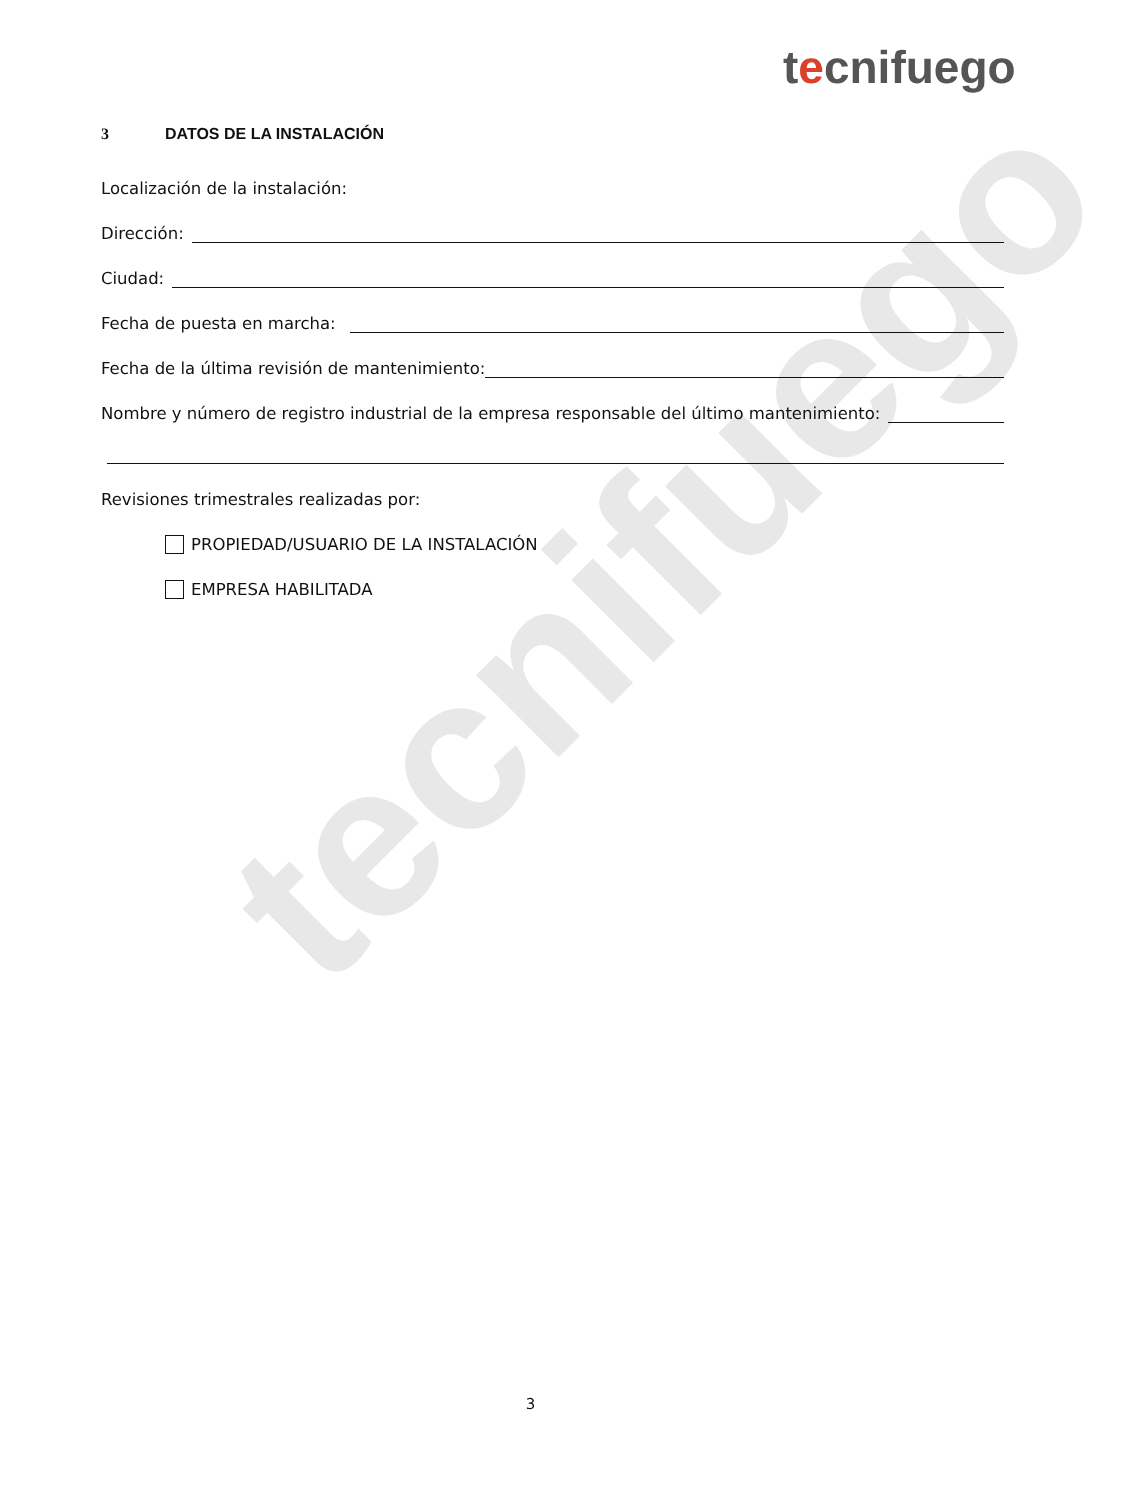tecnifuego
tecnifuego
3 DATOS DE LA INSTALACIÓN
Localización de la instalación:
Dirección:
Ciudad:
Fecha de puesta en marcha:
Fecha de la última revisión de mantenimiento:
Nombre y número de registro industrial de la empresa responsable del último mantenimiento:
Revisiones trimestrales realizadas por:
PROPIEDAD/USUARIO DE LA INSTALACIÓN
EMPRESA HABILITADA
3